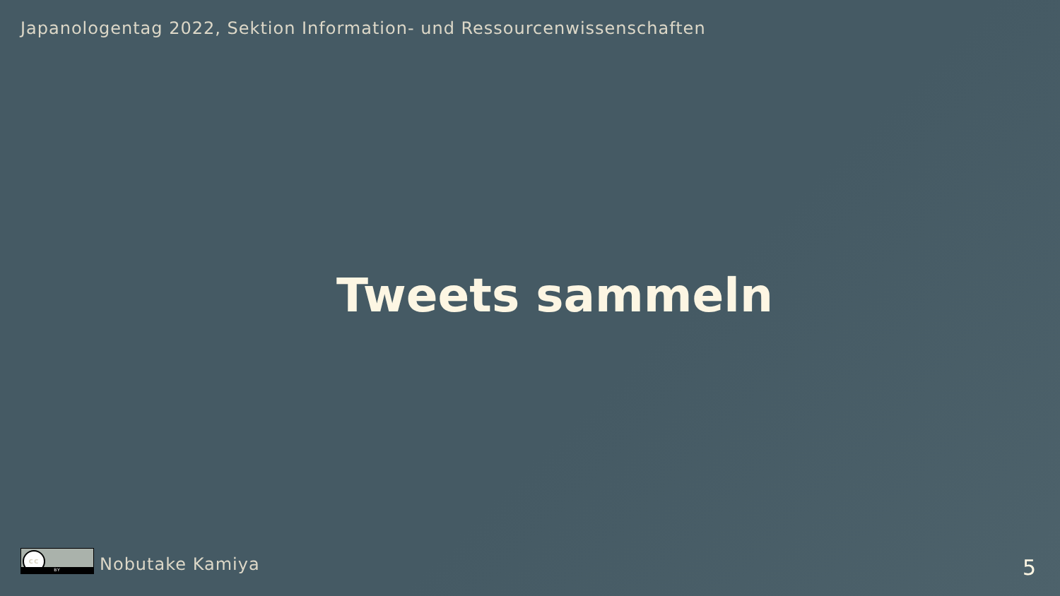Japanologentag 2022, Sektion Information- und Ressourcenwissenschaften
Tweets sammeln
cc
BY
Nobutake Kamiya
5